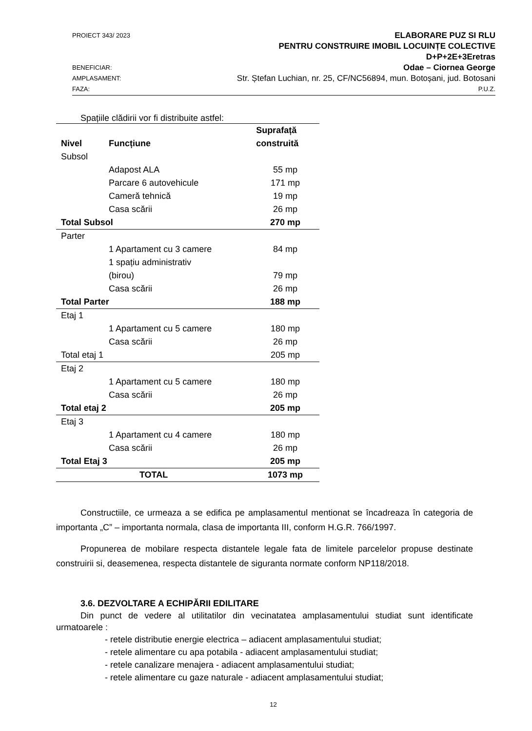PROIECT 343/ 2023 ELABORARE PUZ SI RLU
PENTRU CONSTRUIRE IMOBIL LOCUINȚE COLECTIVE
D+P+2E+3Eretras
BENEFICIAR: Odae – Ciornea George
AMPLASAMENT: Str. Ștefan Luchian, nr. 25, CF/NC56894, mun. Botoșani, jud. Botosani
FAZA: P.U.Z.
Spațiile clădirii vor fi distribuite astfel:
| Nivel | Funcțiune | Suprafață construită |
| --- | --- | --- |
| Subsol | | |
| | Adapost ALA | 55 mp |
| | Parcare 6 autovehicule | 171 mp |
| | Cameră tehnică | 19 mp |
| | Casa scării | 26 mp |
| Total Subsol | | 270 mp |
| Parter | | |
| | 1 Apartament cu 3 camere | 84 mp |
| | 1 spațiu administrativ (birou) | 79 mp |
| | Casa scării | 26 mp |
| Total Parter | | 188 mp |
| Etaj 1 | | |
| | 1 Apartament cu 5 camere | 180 mp |
| | Casa scării | 26 mp |
| Total etaj 1 | | 205 mp |
| Etaj 2 | | |
| | 1 Apartament cu 5 camere | 180 mp |
| | Casa scării | 26 mp |
| Total etaj 2 | | 205 mp |
| Etaj 3 | | |
| | 1 Apartament cu 4 camere | 180 mp |
| | Casa scării | 26 mp |
| Total Etaj 3 | | 205 mp |
| TOTAL | | 1073 mp |
Constructiile, ce urmeaza a se edifica pe amplasamentul mentionat se încadreaza în categoria de importanta „C” – importanta normala, clasa de importanta III, conform H.G.R. 766/1997.
Propunerea de mobilare respecta distantele legale fata de limitele parcelelor propuse destinate construirii si, deasemenea, respecta distantele de siguranta normate conform NP118/2018.
3.6. DEZVOLTARE A ECHIPĂRII EDILITARE
Din punct de vedere al utilitatilor din vecinatatea amplasamentului studiat sunt identificate urmatoarele :
- retele distributie energie electrica – adiacent amplasamentului studiat;
- retele alimentare cu apa potabila - adiacent amplasamentului studiat;
- retele canalizare menajera - adiacent amplasamentului studiat;
- retele alimentare cu gaze naturale - adiacent amplasamentului studiat;
12